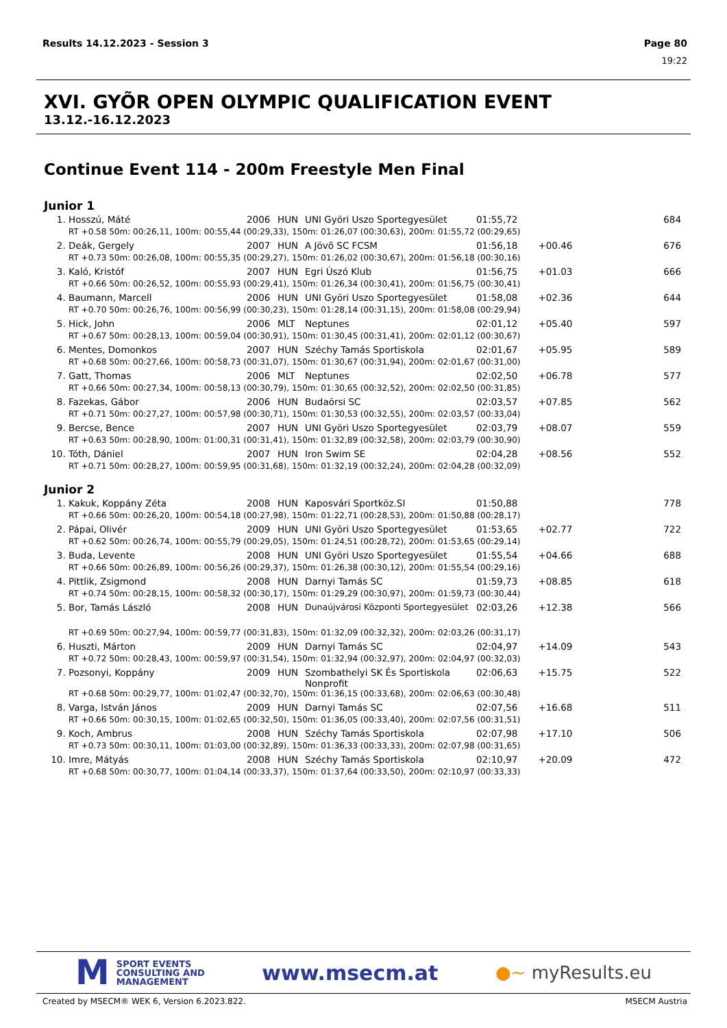Results 14.12.2023 - Session 3 Page 80
19:22
XVI. GYÕR OPEN OLYMPIC QUALIFICATION EVENT
13.12.-16.12.2023
Continue Event 114 - 200m Freestyle Men Final
Junior 1
| 1. | Hosszú, Máté | 2006 | HUN | UNI Györi Uszo Sportegyesület | 01:55,72 | | 684 |
| | RT +0.58 50m: 00:26,11, 100m: 00:55,44 (00:29,33), 150m: 01:26,07 (00:30,63), 200m: 01:55,72 (00:29,65) | | | | | | |
| 2. | Deák, Gergely | 2007 | HUN | A Jövõ SC FCSM | 01:56,18 | +00.46 | 676 |
| | RT +0.73 50m: 00:26,08, 100m: 00:55,35 (00:29,27), 150m: 01:26,02 (00:30,67), 200m: 01:56,18 (00:30,16) | | | | | | |
| 3. | Kaló, Kristóf | 2007 | HUN | Egri Úszó Klub | 01:56,75 | +01.03 | 666 |
| | RT +0.66 50m: 00:26,52, 100m: 00:55,93 (00:29,41), 150m: 01:26,34 (00:30,41), 200m: 01:56,75 (00:30,41) | | | | | | |
| 4. | Baumann, Marcell | 2006 | HUN | UNI Györi Uszo Sportegyesület | 01:58,08 | +02.36 | 644 |
| | RT +0.70 50m: 00:26,76, 100m: 00:56,99 (00:30,23), 150m: 01:28,14 (00:31,15), 200m: 01:58,08 (00:29,94) | | | | | | |
| 5. | Hick, John | 2006 | MLT | Neptunes | 02:01,12 | +05.40 | 597 |
| | RT +0.67 50m: 00:28,13, 100m: 00:59,04 (00:30,91), 150m: 01:30,45 (00:31,41), 200m: 02:01,12 (00:30,67) | | | | | | |
| 6. | Mentes, Domonkos | 2007 | HUN | Széchy Tamás Sportiskola | 02:01,67 | +05.95 | 589 |
| | RT +0.68 50m: 00:27,66, 100m: 00:58,73 (00:31,07), 150m: 01:30,67 (00:31,94), 200m: 02:01,67 (00:31,00) | | | | | | |
| 7. | Gatt, Thomas | 2006 | MLT | Neptunes | 02:02,50 | +06.78 | 577 |
| | RT +0.66 50m: 00:27,34, 100m: 00:58,13 (00:30,79), 150m: 01:30,65 (00:32,52), 200m: 02:02,50 (00:31,85) | | | | | | |
| 8. | Fazekas, Gábor | 2006 | HUN | Budaörsi SC | 02:03,57 | +07.85 | 562 |
| | RT +0.71 50m: 00:27,27, 100m: 00:57,98 (00:30,71), 150m: 01:30,53 (00:32,55), 200m: 02:03,57 (00:33,04) | | | | | | |
| 9. | Bercse, Bence | 2007 | HUN | UNI Györi Uszo Sportegyesület | 02:03,79 | +08.07 | 559 |
| | RT +0.63 50m: 00:28,90, 100m: 01:00,31 (00:31,41), 150m: 01:32,89 (00:32,58), 200m: 02:03,79 (00:30,90) | | | | | | |
| 10. | Tóth, Dániel | 2007 | HUN | Iron Swim SE | 02:04,28 | +08.56 | 552 |
| | RT +0.71 50m: 00:28,27, 100m: 00:59,95 (00:31,68), 150m: 01:32,19 (00:32,24), 200m: 02:04,28 (00:32,09) | | | | | | |
Junior 2
| 1. | Kakuk, Koppány Zéta | 2008 | HUN | Kaposvári Sportköz.SI | 01:50,88 | | 778 |
| | RT +0.66 50m: 00:26,20, 100m: 00:54,18 (00:27,98), 150m: 01:22,71 (00:28,53), 200m: 01:50,88 (00:28,17) | | | | | | |
| 2. | Pápai, Olivér | 2009 | HUN | UNI Györi Uszo Sportegyesület | 01:53,65 | +02.77 | 722 |
| | RT +0.62 50m: 00:26,74, 100m: 00:55,79 (00:29,05), 150m: 01:24,51 (00:28,72), 200m: 01:53,65 (00:29,14) | | | | | | |
| 3. | Buda, Levente | 2008 | HUN | UNI Györi Uszo Sportegyesület | 01:55,54 | +04.66 | 688 |
| | RT +0.66 50m: 00:26,89, 100m: 00:56,26 (00:29,37), 150m: 01:26,38 (00:30,12), 200m: 01:55,54 (00:29,16) | | | | | | |
| 4. | Pittlik, Zsigmond | 2008 | HUN | Darnyi Tamás SC | 01:59,73 | +08.85 | 618 |
| | RT +0.74 50m: 00:28,15, 100m: 00:58,32 (00:30,17), 150m: 01:29,29 (00:30,97), 200m: 01:59,73 (00:30,44) | | | | | | |
| 5. | Bor, Tamás László | 2008 | HUN | Dunaújvárosi Központi Sportegyesület | 02:03,26 | +12.38 | 566 |
| | RT +0.69 50m: 00:27,94, 100m: 00:59,77 (00:31,83), 150m: 01:32,09 (00:32,32), 200m: 02:03,26 (00:31,17) | | | | | | |
| 6. | Huszti, Márton | 2009 | HUN | Darnyi Tamás SC | 02:04,97 | +14.09 | 543 |
| | RT +0.72 50m: 00:28,43, 100m: 00:59,97 (00:31,54), 150m: 01:32,94 (00:32,97), 200m: 02:04,97 (00:32,03) | | | | | | |
| 7. | Pozsonyi, Koppány | 2009 | HUN | Szombathelyi SK És Sportiskola Nonprofit | 02:06,63 | +15.75 | 522 |
| | RT +0.68 50m: 00:29,77, 100m: 01:02,47 (00:32,70), 150m: 01:36,15 (00:33,68), 200m: 02:06,63 (00:30,48) | | | | | | |
| 8. | Varga, István János | 2009 | HUN | Darnyi Tamás SC | 02:07,56 | +16.68 | 511 |
| | RT +0.66 50m: 00:30,15, 100m: 01:02,65 (00:32,50), 150m: 01:36,05 (00:33,40), 200m: 02:07,56 (00:31,51) | | | | | | |
| 9. | Koch, Ambrus | 2008 | HUN | Széchy Tamás Sportiskola | 02:07,98 | +17.10 | 506 |
| | RT +0.73 50m: 00:30,11, 100m: 01:03,00 (00:32,89), 150m: 01:36,33 (00:33,33), 200m: 02:07,98 (00:31,65) | | | | | | |
| 10. | Imre, Mátyás | 2008 | HUN | Széchy Tamás Sportiskola | 02:10,97 | +20.09 | 472 |
| | RT +0.68 50m: 00:30,77, 100m: 01:04,14 (00:33,37), 150m: 01:37,64 (00:33,50), 200m: 02:10,97 (00:33,33) | | | | | | |
M
SPORT EVENTS
CONSULTING AND
MANAGEMENT
www.msecm.at
●~ myResults.eu
Created by MSECM® WEK 6, Version 6.2023.822. MSECM Austria